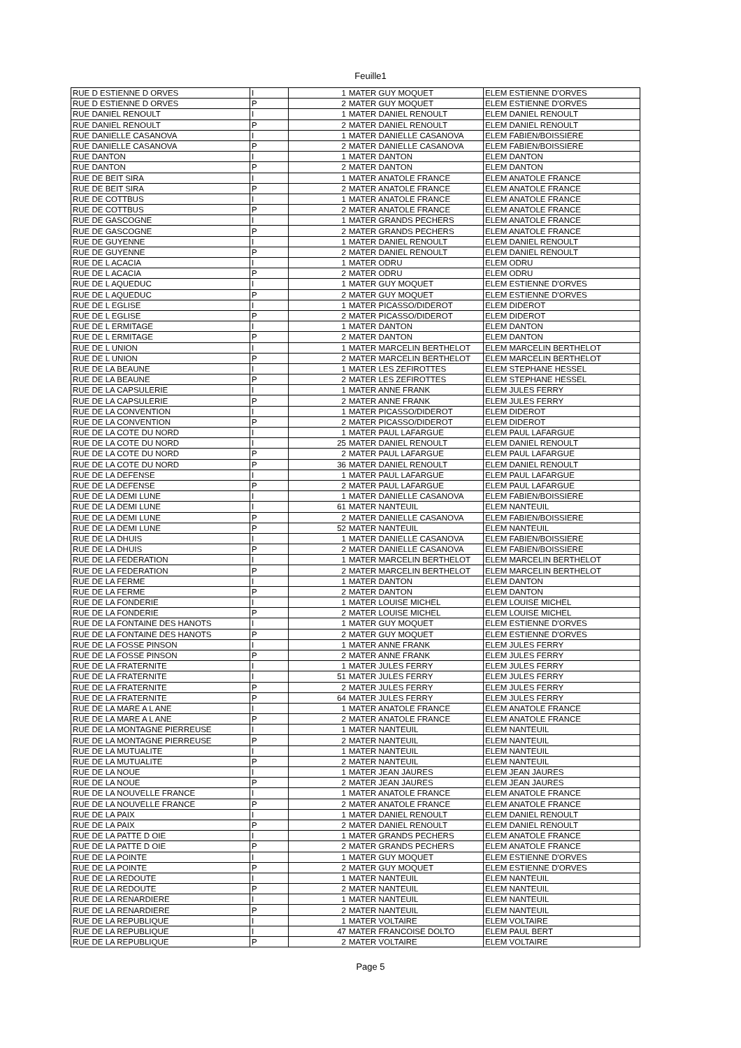Feuille1
| RUE D ESTIENNE D ORVES | I | 1 | MATER GUY MOQUET | ELEM ESTIENNE D'ORVES |
| RUE D ESTIENNE D ORVES | P | 2 | MATER GUY MOQUET | ELEM ESTIENNE D'ORVES |
| RUE DANIEL RENOULT | I | 1 | MATER DANIEL RENOULT | ELEM DANIEL RENOULT |
| RUE DANIEL RENOULT | P | 2 | MATER DANIEL RENOULT | ELEM DANIEL RENOULT |
| RUE DANIELLE CASANOVA | I | 1 | MATER DANIELLE CASANOVA | ELEM FABIEN/BOISSIERE |
| RUE DANIELLE CASANOVA | P | 2 | MATER DANIELLE CASANOVA | ELEM FABIEN/BOISSIERE |
| RUE DANTON | I | 1 | MATER DANTON | ELEM DANTON |
| RUE DANTON | P | 2 | MATER DANTON | ELEM DANTON |
| RUE DE BEIT SIRA | I | 1 | MATER ANATOLE FRANCE | ELEM ANATOLE FRANCE |
| RUE DE BEIT SIRA | P | 2 | MATER ANATOLE FRANCE | ELEM ANATOLE FRANCE |
| RUE DE COTTBUS | I | 1 | MATER ANATOLE FRANCE | ELEM ANATOLE FRANCE |
| RUE DE COTTBUS | P | 2 | MATER ANATOLE FRANCE | ELEM ANATOLE FRANCE |
| RUE DE GASCOGNE | I | 1 | MATER GRANDS PECHERS | ELEM ANATOLE FRANCE |
| RUE DE GASCOGNE | P | 2 | MATER GRANDS PECHERS | ELEM ANATOLE FRANCE |
| RUE DE GUYENNE | I | 1 | MATER DANIEL RENOULT | ELEM DANIEL RENOULT |
| RUE DE GUYENNE | P | 2 | MATER DANIEL RENOULT | ELEM DANIEL RENOULT |
| RUE DE L ACACIA | I | 1 | MATER ODRU | ELEM ODRU |
| RUE DE L ACACIA | P | 2 | MATER ODRU | ELEM ODRU |
| RUE DE L AQUEDUC | I | 1 | MATER GUY MOQUET | ELEM ESTIENNE D'ORVES |
| RUE DE L AQUEDUC | P | 2 | MATER GUY MOQUET | ELEM ESTIENNE D'ORVES |
| RUE DE L EGLISE | I | 1 | MATER PICASSO/DIDEROT | ELEM DIDEROT |
| RUE DE L EGLISE | P | 2 | MATER PICASSO/DIDEROT | ELEM DIDEROT |
| RUE DE L ERMITAGE | I | 1 | MATER DANTON | ELEM DANTON |
| RUE DE L ERMITAGE | P | 2 | MATER DANTON | ELEM DANTON |
| RUE DE L UNION | I | 1 | MATER MARCELIN BERTHELOT | ELEM MARCELIN BERTHELOT |
| RUE DE L UNION | P | 2 | MATER MARCELIN BERTHELOT | ELEM MARCELIN BERTHELOT |
| RUE DE LA BEAUNE | I | 1 | MATER LES ZEFIROTTES | ELEM STEPHANE HESSEL |
| RUE DE LA BEAUNE | P | 2 | MATER LES ZEFIROTTES | ELEM STEPHANE HESSEL |
| RUE DE LA CAPSULERIE | I | 1 | MATER ANNE FRANK | ELEM JULES FERRY |
| RUE DE LA CAPSULERIE | P | 2 | MATER ANNE FRANK | ELEM JULES FERRY |
| RUE DE LA CONVENTION | I | 1 | MATER PICASSO/DIDEROT | ELEM DIDEROT |
| RUE DE LA CONVENTION | P | 2 | MATER PICASSO/DIDEROT | ELEM DIDEROT |
| RUE DE LA COTE DU NORD | I | 1 | MATER PAUL LAFARGUE | ELEM PAUL LAFARGUE |
| RUE DE LA COTE DU NORD | I | 25 | MATER DANIEL RENOULT | ELEM DANIEL RENOULT |
| RUE DE LA COTE DU NORD | P | 2 | MATER PAUL LAFARGUE | ELEM PAUL LAFARGUE |
| RUE DE LA COTE DU NORD | P | 36 | MATER DANIEL RENOULT | ELEM DANIEL RENOULT |
| RUE DE LA DEFENSE | I | 1 | MATER PAUL LAFARGUE | ELEM PAUL LAFARGUE |
| RUE DE LA DEFENSE | P | 2 | MATER PAUL LAFARGUE | ELEM PAUL LAFARGUE |
| RUE DE LA DEMI LUNE | I | 1 | MATER DANIELLE CASANOVA | ELEM FABIEN/BOISSIERE |
| RUE DE LA DEMI LUNE | I | 61 | MATER NANTEUIL | ELEM NANTEUIL |
| RUE DE LA DEMI LUNE | P | 2 | MATER DANIELLE CASANOVA | ELEM FABIEN/BOISSIERE |
| RUE DE LA DEMI LUNE | P | 52 | MATER NANTEUIL | ELEM NANTEUIL |
| RUE DE LA DHUIS | I | 1 | MATER DANIELLE CASANOVA | ELEM FABIEN/BOISSIERE |
| RUE DE LA DHUIS | P | 2 | MATER DANIELLE CASANOVA | ELEM FABIEN/BOISSIERE |
| RUE DE LA FEDERATION | I | 1 | MATER MARCELIN BERTHELOT | ELEM MARCELIN BERTHELOT |
| RUE DE LA FEDERATION | P | 2 | MATER MARCELIN BERTHELOT | ELEM MARCELIN BERTHELOT |
| RUE DE LA FERME | I | 1 | MATER DANTON | ELEM DANTON |
| RUE DE LA FERME | P | 2 | MATER DANTON | ELEM DANTON |
| RUE DE LA FONDERIE | I | 1 | MATER LOUISE MICHEL | ELEM LOUISE MICHEL |
| RUE DE LA FONDERIE | P | 2 | MATER LOUISE MICHEL | ELEM LOUISE MICHEL |
| RUE DE LA FONTAINE DES HANOTS | I | 1 | MATER GUY MOQUET | ELEM ESTIENNE D'ORVES |
| RUE DE LA FONTAINE DES HANOTS | P | 2 | MATER GUY MOQUET | ELEM ESTIENNE D'ORVES |
| RUE DE LA FOSSE PINSON | I | 1 | MATER ANNE FRANK | ELEM JULES FERRY |
| RUE DE LA FOSSE PINSON | P | 2 | MATER ANNE FRANK | ELEM JULES FERRY |
| RUE DE LA FRATERNITE | I | 1 | MATER JULES FERRY | ELEM JULES FERRY |
| RUE DE LA FRATERNITE | I | 51 | MATER JULES FERRY | ELEM JULES FERRY |
| RUE DE LA FRATERNITE | P | 2 | MATER JULES FERRY | ELEM JULES FERRY |
| RUE DE LA FRATERNITE | P | 64 | MATER JULES FERRY | ELEM JULES FERRY |
| RUE DE LA MARE A L ANE | I | 1 | MATER ANATOLE FRANCE | ELEM ANATOLE FRANCE |
| RUE DE LA MARE A L ANE | P | 2 | MATER ANATOLE FRANCE | ELEM ANATOLE FRANCE |
| RUE DE LA MONTAGNE PIERREUSE | I | 1 | MATER NANTEUIL | ELEM NANTEUIL |
| RUE DE LA MONTAGNE PIERREUSE | P | 2 | MATER NANTEUIL | ELEM NANTEUIL |
| RUE DE LA MUTUALITE | I | 1 | MATER NANTEUIL | ELEM NANTEUIL |
| RUE DE LA MUTUALITE | P | 2 | MATER NANTEUIL | ELEM NANTEUIL |
| RUE DE LA NOUE | I | 1 | MATER JEAN JAURES | ELEM JEAN JAURES |
| RUE DE LA NOUE | P | 2 | MATER JEAN JAURES | ELEM JEAN JAURES |
| RUE DE LA NOUVELLE FRANCE | I | 1 | MATER ANATOLE FRANCE | ELEM ANATOLE FRANCE |
| RUE DE LA NOUVELLE FRANCE | P | 2 | MATER ANATOLE FRANCE | ELEM ANATOLE FRANCE |
| RUE DE LA PAIX | I | 1 | MATER DANIEL RENOULT | ELEM DANIEL RENOULT |
| RUE DE LA PAIX | P | 2 | MATER DANIEL RENOULT | ELEM DANIEL RENOULT |
| RUE DE LA PATTE D OIE | I | 1 | MATER GRANDS PECHERS | ELEM ANATOLE FRANCE |
| RUE DE LA PATTE D OIE | P | 2 | MATER GRANDS PECHERS | ELEM ANATOLE FRANCE |
| RUE DE LA POINTE | I | 1 | MATER GUY MOQUET | ELEM ESTIENNE D'ORVES |
| RUE DE LA POINTE | P | 2 | MATER GUY MOQUET | ELEM ESTIENNE D'ORVES |
| RUE DE LA REDOUTE | I | 1 | MATER NANTEUIL | ELEM NANTEUIL |
| RUE DE LA REDOUTE | P | 2 | MATER NANTEUIL | ELEM NANTEUIL |
| RUE DE LA RENARDIERE | I | 1 | MATER NANTEUIL | ELEM NANTEUIL |
| RUE DE LA RENARDIERE | P | 2 | MATER NANTEUIL | ELEM NANTEUIL |
| RUE DE LA REPUBLIQUE | I | 1 | MATER VOLTAIRE | ELEM VOLTAIRE |
| RUE DE LA REPUBLIQUE | I | 47 | MATER FRANCOISE DOLTO | ELEM PAUL BERT |
| RUE DE LA REPUBLIQUE | P | 2 | MATER VOLTAIRE | ELEM VOLTAIRE |
Page 5